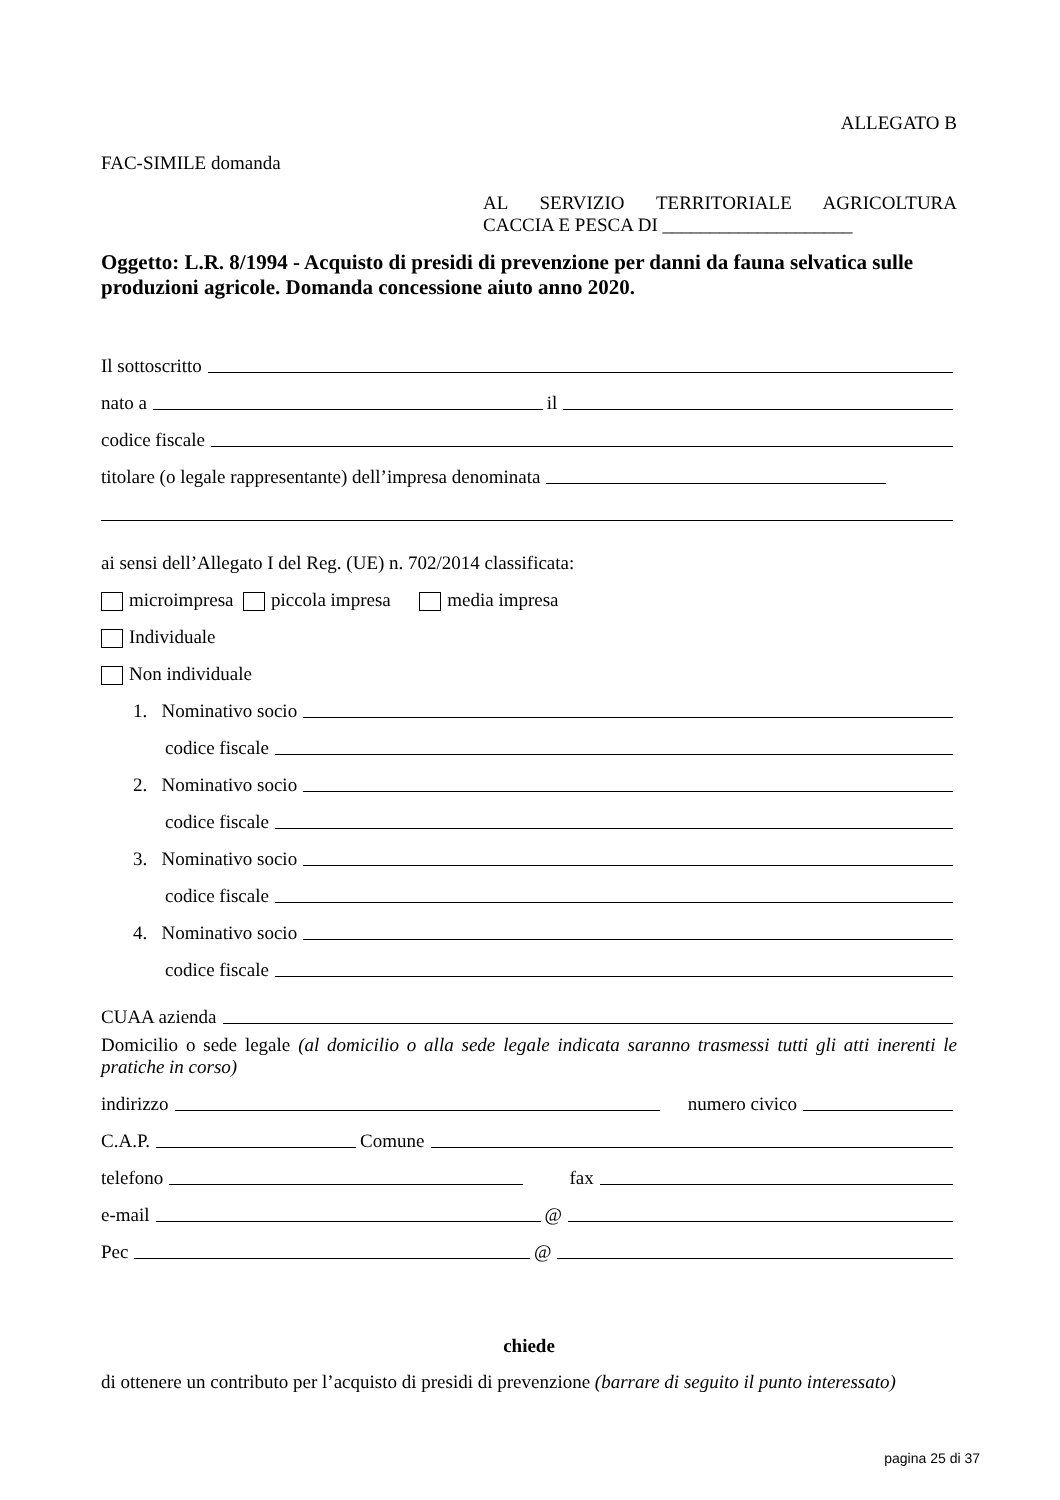ALLEGATO B
FAC-SIMILE domanda
AL SERVIZIO TERRITORIALE AGRICOLTURA
CACCIA E PESCA DI ____________________
Oggetto: L.R. 8/1994 - Acquisto di presidi di prevenzione per danni da fauna selvatica sulle produzioni agricole. Domanda concessione aiuto anno 2020.
Il sottoscritto
nato a il
codice fiscale
titolare (o legale rappresentante) dell’impresa denominata
ai sensi dell’Allegato I del Reg. (UE) n. 702/2014 classificata:
microimpresa piccola impresa media impresa
Individuale
Non individuale
1. Nominativo socio
codice fiscale
2. Nominativo socio
codice fiscale
3. Nominativo socio
codice fiscale
4. Nominativo socio
codice fiscale
CUAA azienda
Domicilio o sede legale (al domicilio o alla sede legale indicata saranno trasmessi tutti gli atti inerenti le pratiche in corso)
indirizzo numero civico
C.A.P. Comune
telefono fax
e-mail @
Pec @
chiede
di ottenere un contributo per l’acquisto di presidi di prevenzione (barrare di seguito il punto interessato)
pagina 25 di 37